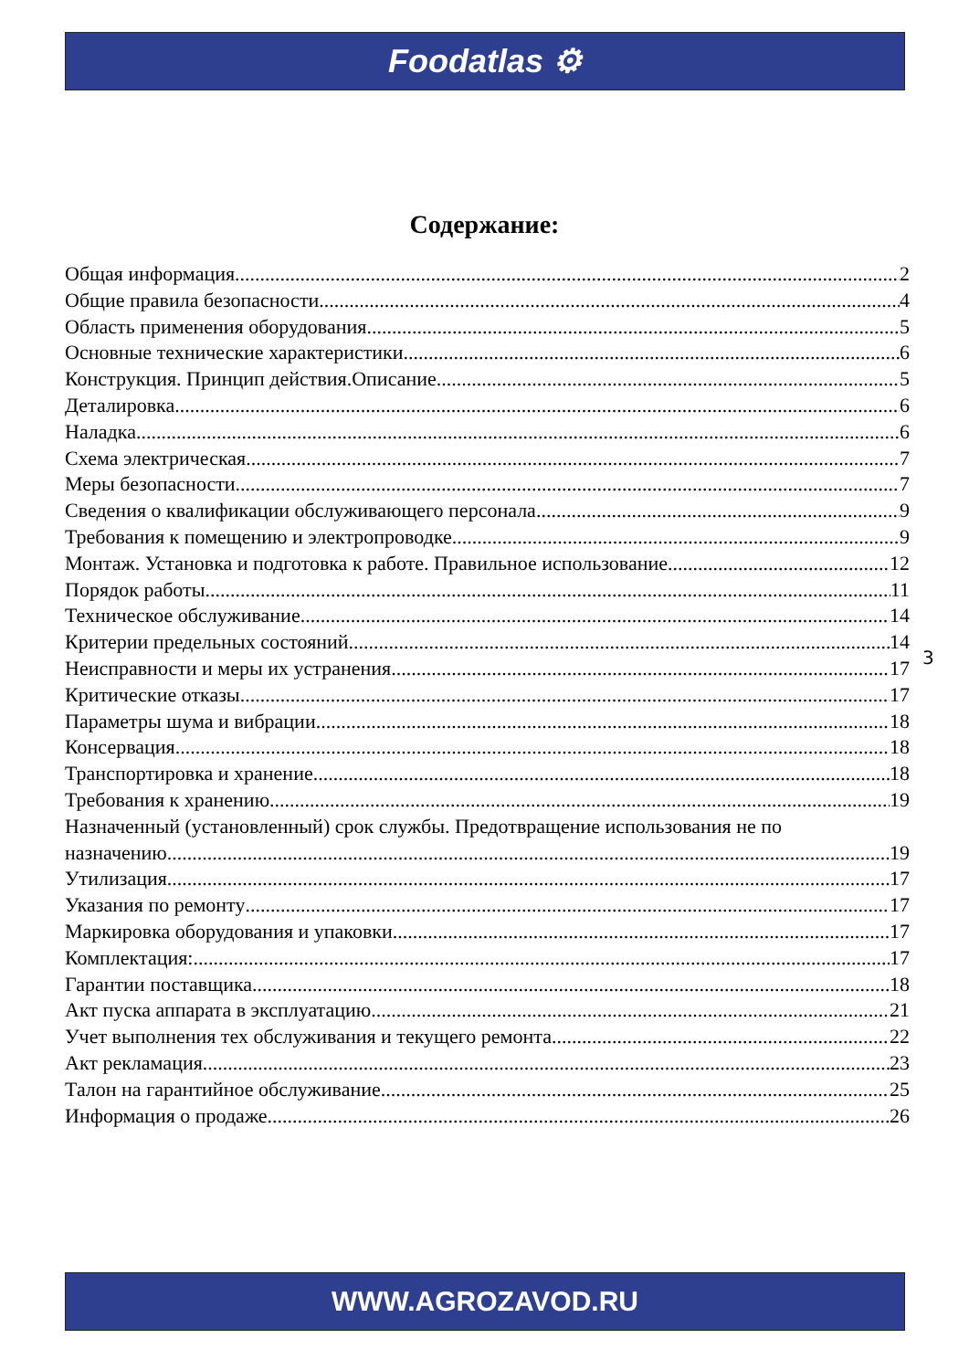Foodatlas ⚙
Содержание:
Общая информация 2
Общие правила безопасности 4
Область применения оборудования 5
Основные технические характеристики 6
Конструкция. Принцип действия.Описание. 5
Деталировка. 6
Наладка 6
Схема электрическая 7
Меры безопасности 7
Сведения о квалификации обслуживающего персонала 9
Требования к помещению и электропроводке 9
Монтаж. Установка и подготовка к работе. Правильное использование. 12
Порядок работы 11
Техническое обслуживание 14
Критерии предельных состояний 14
Неисправности и меры их устранения 17
Критические отказы 17
Параметры шума и вибрации 18
Консервация 18
Транспортировка и хранение 18
Требования к хранению 19
Назначенный (установленный) срок службы. Предотвращение использования не по
назначению 19
Утилизация 17
Указания по ремонту 17
Маркировка оборудования и упаковки 17
Комплектация: 17
Гарантии поставщика 18
Акт пуска аппарата в эксплуатацию 21
Учет выполнения тех обслуживания и текущего ремонта 22
Акт рекламация 23
Талон на гарантийное обслуживание 25
Информация о продаже 26
3
WWW.AGROZAVOD.RU